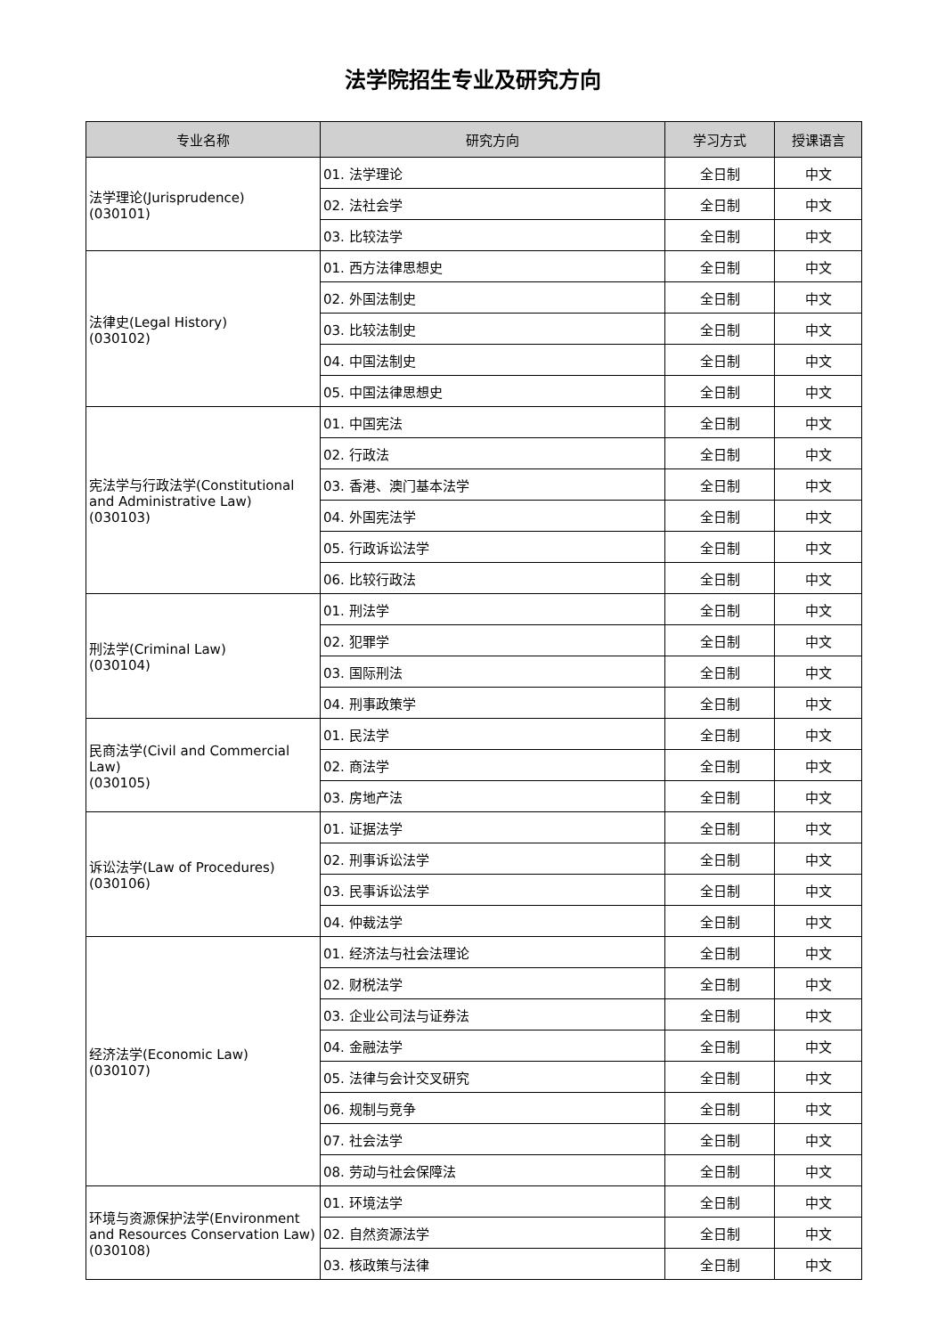法学院招生专业及研究方向
| 专业名称 | 研究方向 | 学习方式 | 授课语言 |
| --- | --- | --- | --- |
| 法学理论(Jurisprudence) (030101) | 01. 法学理论 | 全日制 | 中文 |
| | 02. 法社会学 | 全日制 | 中文 |
| | 03. 比较法学 | 全日制 | 中文 |
| 法律史(Legal History) (030102) | 01. 西方法律思想史 | 全日制 | 中文 |
| | 02. 外国法制史 | 全日制 | 中文 |
| | 03. 比较法制史 | 全日制 | 中文 |
| | 04. 中国法制史 | 全日制 | 中文 |
| | 05. 中国法律思想史 | 全日制 | 中文 |
| 宪法学与行政法学(Constitutional and Administrative Law) (030103) | 01. 中国宪法 | 全日制 | 中文 |
| | 02. 行政法 | 全日制 | 中文 |
| | 03. 香港、澳门基本法学 | 全日制 | 中文 |
| | 04. 外国宪法学 | 全日制 | 中文 |
| | 05. 行政诉讼法学 | 全日制 | 中文 |
| | 06. 比较行政法 | 全日制 | 中文 |
| 刑法学(Criminal Law) (030104) | 01. 刑法学 | 全日制 | 中文 |
| | 02. 犯罪学 | 全日制 | 中文 |
| | 03. 国际刑法 | 全日制 | 中文 |
| | 04. 刑事政策学 | 全日制 | 中文 |
| 民商法学(Civil and Commercial Law) (030105) | 01. 民法学 | 全日制 | 中文 |
| | 02. 商法学 | 全日制 | 中文 |
| | 03. 房地产法 | 全日制 | 中文 |
| 诉讼法学(Law of Procedures) (030106) | 01. 证据法学 | 全日制 | 中文 |
| | 02. 刑事诉讼法学 | 全日制 | 中文 |
| | 03. 民事诉讼法学 | 全日制 | 中文 |
| | 04. 仲裁法学 | 全日制 | 中文 |
| 经济法学(Economic Law) (030107) | 01. 经济法与社会法理论 | 全日制 | 中文 |
| | 02. 财税法学 | 全日制 | 中文 |
| | 03. 企业公司法与证券法 | 全日制 | 中文 |
| | 04. 金融法学 | 全日制 | 中文 |
| | 05. 法律与会计交叉研究 | 全日制 | 中文 |
| | 06. 规制与竞争 | 全日制 | 中文 |
| | 07. 社会法学 | 全日制 | 中文 |
| | 08. 劳动与社会保障法 | 全日制 | 中文 |
| 环境与资源保护法学(Environment and Resources Conservation Law) (030108) | 01. 环境法学 | 全日制 | 中文 |
| | 02. 自然资源法学 | 全日制 | 中文 |
| | 03. 核政策与法律 | 全日制 | 中文 |